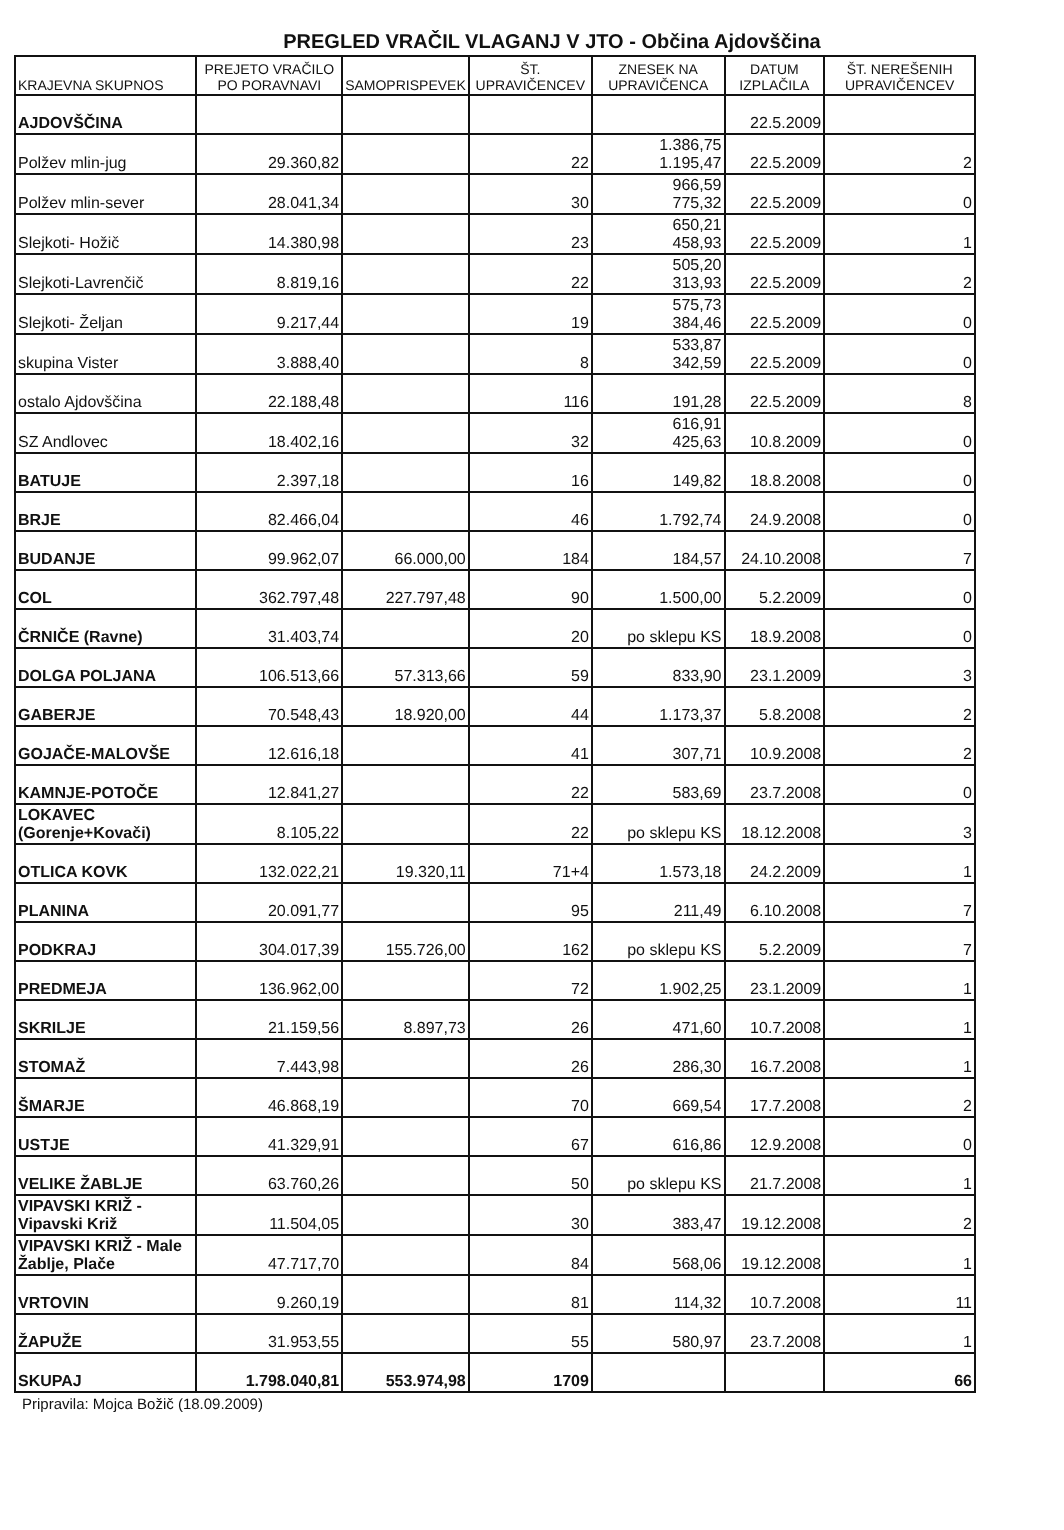PREGLED VRAČIL VLAGANJ V JTO - Občina Ajdovščina
| KRAJEVNA SKUPNOS | PREJETO VRAČILO PO PORAVNAVI | SAMOPRISPEVEK | ŠT. UPRAVIČENCEV | ZNESEK NA UPRAVIČENCA | DATUM IZPLAČILA | ŠT. NEREŠENIH UPRAVIČENCEV |
| --- | --- | --- | --- | --- | --- | --- |
| AJDOVŠČINA | | | | | 22.5.2009 | |
| Polžev mlin-jug | 29.360,82 | | 22 | 1.386,75 1.195,47 | 22.5.2009 | 2 |
| Polžev mlin-sever | 28.041,34 | | 30 | 966,59 775,32 | 22.5.2009 | 0 |
| Slejkoti- Hožič | 14.380,98 | | 23 | 650,21 458,93 | 22.5.2009 | 1 |
| Slejkoti-Lavrenčič | 8.819,16 | | 22 | 505,20 313,93 | 22.5.2009 | 2 |
| Slejkoti- Željan | 9.217,44 | | 19 | 575,73 384,46 | 22.5.2009 | 0 |
| skupina Vister | 3.888,40 | | 8 | 533,87 342,59 | 22.5.2009 | 0 |
| ostalo Ajdovščina | 22.188,48 | | 116 | 191,28 | 22.5.2009 | 8 |
| SZ Andlovec | 18.402,16 | | 32 | 616,91 425,63 | 10.8.2009 | 0 |
| BATUJE | 2.397,18 | | 16 | 149,82 | 18.8.2008 | 0 |
| BRJE | 82.466,04 | | 46 | 1.792,74 | 24.9.2008 | 0 |
| BUDANJE | 99.962,07 | 66.000,00 | 184 | 184,57 | 24.10.2008 | 7 |
| COL | 362.797,48 | 227.797,48 | 90 | 1.500,00 | 5.2.2009 | 0 |
| ČRNIČE (Ravne) | 31.403,74 | | 20 | po sklepu KS | 18.9.2008 | 0 |
| DOLGA POLJANA | 106.513,66 | 57.313,66 | 59 | 833,90 | 23.1.2009 | 3 |
| GABERJE | 70.548,43 | 18.920,00 | 44 | 1.173,37 | 5.8.2008 | 2 |
| GOJAČE-MALOVŠE | 12.616,18 | | 41 | 307,71 | 10.9.2008 | 2 |
| KAMNJE-POTOČE | 12.841,27 | | 22 | 583,69 | 23.7.2008 | 0 |
| LOKAVEC (Gorenje+Kovači) | 8.105,22 | | 22 | po sklepu KS | 18.12.2008 | 3 |
| OTLICA KOVK | 132.022,21 | 19.320,11 | 71+4 | 1.573,18 | 24.2.2009 | 1 |
| PLANINA | 20.091,77 | | 95 | 211,49 | 6.10.2008 | 7 |
| PODKRAJ | 304.017,39 | 155.726,00 | 162 | po sklepu KS | 5.2.2009 | 7 |
| PREDMEJA | 136.962,00 | | 72 | 1.902,25 | 23.1.2009 | 1 |
| SKRILJE | 21.159,56 | 8.897,73 | 26 | 471,60 | 10.7.2008 | 1 |
| STOMAŽ | 7.443,98 | | 26 | 286,30 | 16.7.2008 | 1 |
| ŠMARJE | 46.868,19 | | 70 | 669,54 | 17.7.2008 | 2 |
| USTJE | 41.329,91 | | 67 | 616,86 | 12.9.2008 | 0 |
| VELIKE ŽABLJE | 63.760,26 | | 50 | po sklepu KS | 21.7.2008 | 1 |
| VIPAVSKI KRIŽ - Vipavski Križ | 11.504,05 | | 30 | 383,47 | 19.12.2008 | 2 |
| VIPAVSKI KRIŽ - Male Žablje, Plače | 47.717,70 | | 84 | 568,06 | 19.12.2008 | 1 |
| VRTOVIN | 9.260,19 | | 81 | 114,32 | 10.7.2008 | 11 |
| ŽAPUŽE | 31.953,55 | | 55 | 580,97 | 23.7.2008 | 1 |
| SKUPAJ | 1.798.040,81 | 553.974,98 | 1709 | | | 66 |
Pripravila: Mojca Božič (18.09.2009)